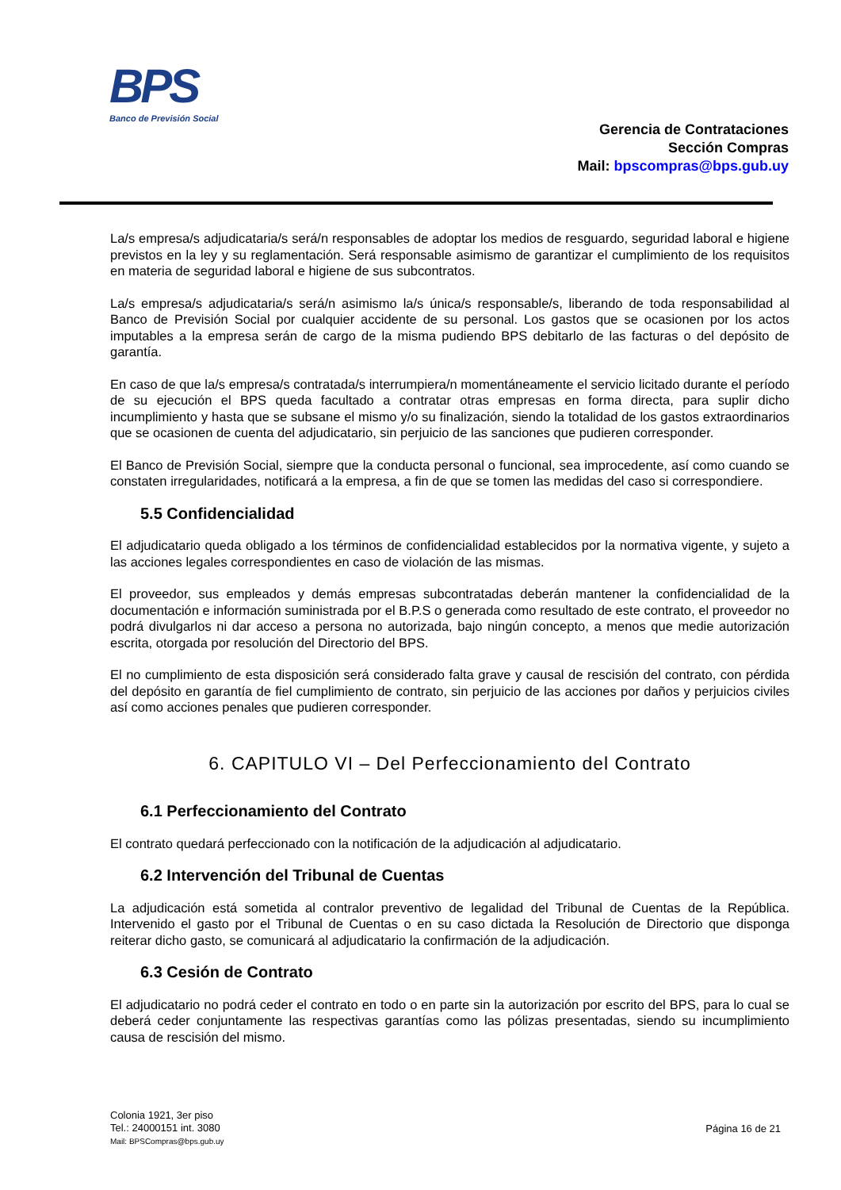BPS
Banco de Previsión Social
Gerencia de Contrataciones
Sección Compras
Mail: bpscompras@bps.gub.uy
La/s empresa/s adjudicataria/s será/n responsables de adoptar los medios de resguardo, seguridad laboral e higiene previstos en la ley y su reglamentación. Será responsable asimismo de garantizar el cumplimiento de los requisitos en materia de seguridad laboral e higiene de sus subcontratos.
La/s empresa/s adjudicataria/s será/n asimismo la/s única/s responsable/s, liberando de toda responsabilidad al Banco de Previsión Social por cualquier accidente de su personal. Los gastos que se ocasionen por los actos imputables a la empresa serán de cargo de la misma pudiendo BPS debitarlo de las facturas o del depósito de garantía.
En caso de que la/s empresa/s contratada/s interrumpiera/n momentáneamente el servicio licitado durante el período de su ejecución el BPS queda facultado a contratar otras empresas en forma directa, para suplir dicho incumplimiento y hasta que se subsane el mismo y/o su finalización, siendo la totalidad de los gastos extraordinarios que se ocasionen de cuenta del adjudicatario, sin perjuicio de las sanciones que pudieren corresponder.
El Banco de Previsión Social, siempre que la conducta personal o funcional, sea improcedente, así como cuando se constaten irregularidades, notificará a la empresa, a fin de que se tomen las medidas del caso si correspondiere.
5.5 Confidencialidad
El adjudicatario queda obligado a los términos de confidencialidad establecidos por la normativa vigente, y sujeto a las acciones legales correspondientes en caso de violación de las mismas.
El proveedor, sus empleados y demás empresas subcontratadas deberán mantener la confidencialidad de la documentación e información suministrada por el B.P.S o generada como resultado de este contrato, el proveedor no podrá divulgarlos ni dar acceso a persona no autorizada, bajo ningún concepto, a menos que medie autorización escrita, otorgada por resolución del Directorio del BPS.
El no cumplimiento de esta disposición será considerado falta grave y causal de rescisión del contrato, con pérdida del depósito en garantía de fiel cumplimiento de contrato, sin perjuicio de las acciones por daños y perjuicios civiles así como acciones penales que pudieren corresponder.
6. CAPITULO VI – Del Perfeccionamiento del Contrato
6.1 Perfeccionamiento del Contrato
El contrato quedará perfeccionado con la notificación de la adjudicación al adjudicatario.
6.2 Intervención del Tribunal de Cuentas
La adjudicación está sometida al contralor preventivo de legalidad del Tribunal de Cuentas de la República. Intervenido el gasto por el Tribunal de Cuentas o en su caso dictada la Resolución de Directorio que disponga reiterar dicho gasto, se comunicará al adjudicatario la confirmación de la adjudicación.
6.3 Cesión de Contrato
El adjudicatario no podrá ceder el contrato en todo o en parte sin la autorización por escrito del BPS, para lo cual se deberá ceder conjuntamente las respectivas garantías como las pólizas presentadas, siendo su incumplimiento causa de rescisión del mismo.
Colonia 1921, 3er piso
Tel.: 24000151 int. 3080
Mail: BPSCompras@bps.gub.uy
Página 16 de 21